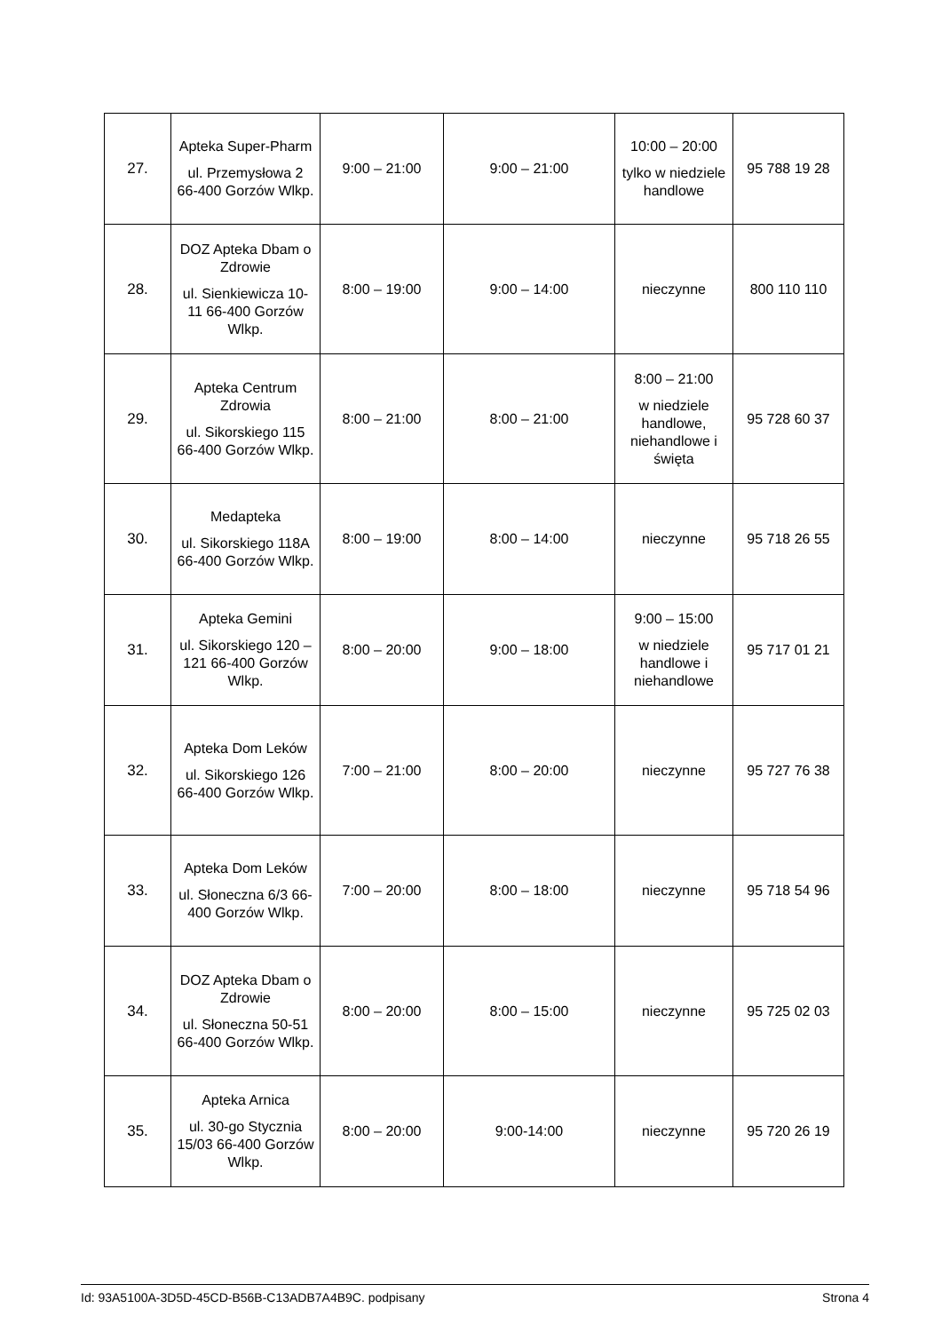| 27. | Apteka Super-Pharm ul. Przemysłowa 2 66-400 Gorzów Wlkp. | 9:00 – 21:00 | 9:00 – 21:00 | 10:00 – 20:00 tylko w niedziele handlowe | 95 788 19 28 |
| 28. | DOZ Apteka Dbam o Zdrowie ul. Sienkiewicza 10-11 66-400 Gorzów Wlkp. | 8:00 – 19:00 | 9:00 – 14:00 | nieczynne | 800 110 110 |
| 29. | Apteka Centrum Zdrowia ul. Sikorskiego 115 66-400 Gorzów Wlkp. | 8:00 – 21:00 | 8:00 – 21:00 | 8:00 – 21:00 w niedziele handlowe, niehandlowe i święta | 95 728 60 37 |
| 30. | Medapteka ul. Sikorskiego 118A 66-400 Gorzów Wlkp. | 8:00 – 19:00 | 8:00 – 14:00 | nieczynne | 95 718 26 55 |
| 31. | Apteka Gemini ul. Sikorskiego 120 – 121 66-400 Gorzów Wlkp. | 8:00 – 20:00 | 9:00 – 18:00 | 9:00 – 15:00 w niedziele handlowe i niehandlowe | 95 717 01 21 |
| 32. | Apteka Dom Leków ul. Sikorskiego 126 66-400 Gorzów Wlkp. | 7:00 – 21:00 | 8:00 – 20:00 | nieczynne | 95 727 76 38 |
| 33. | Apteka Dom Leków ul. Słoneczna 6/3 66-400 Gorzów Wlkp. | 7:00 – 20:00 | 8:00 – 18:00 | nieczynne | 95 718 54 96 |
| 34. | DOZ Apteka Dbam o Zdrowie ul. Słoneczna 50-51 66-400 Gorzów Wlkp. | 8:00 – 20:00 | 8:00 – 15:00 | nieczynne | 95 725 02 03 |
| 35. | Apteka Arnica ul. 30-go Stycznia 15/03 66-400 Gorzów Wlkp. | 8:00 – 20:00 | 9:00-14:00 | nieczynne | 95 720 26 19 |
Id: 93A5100A-3D5D-45CD-B56B-C13ADB7A4B9C. podpisany Strona 4